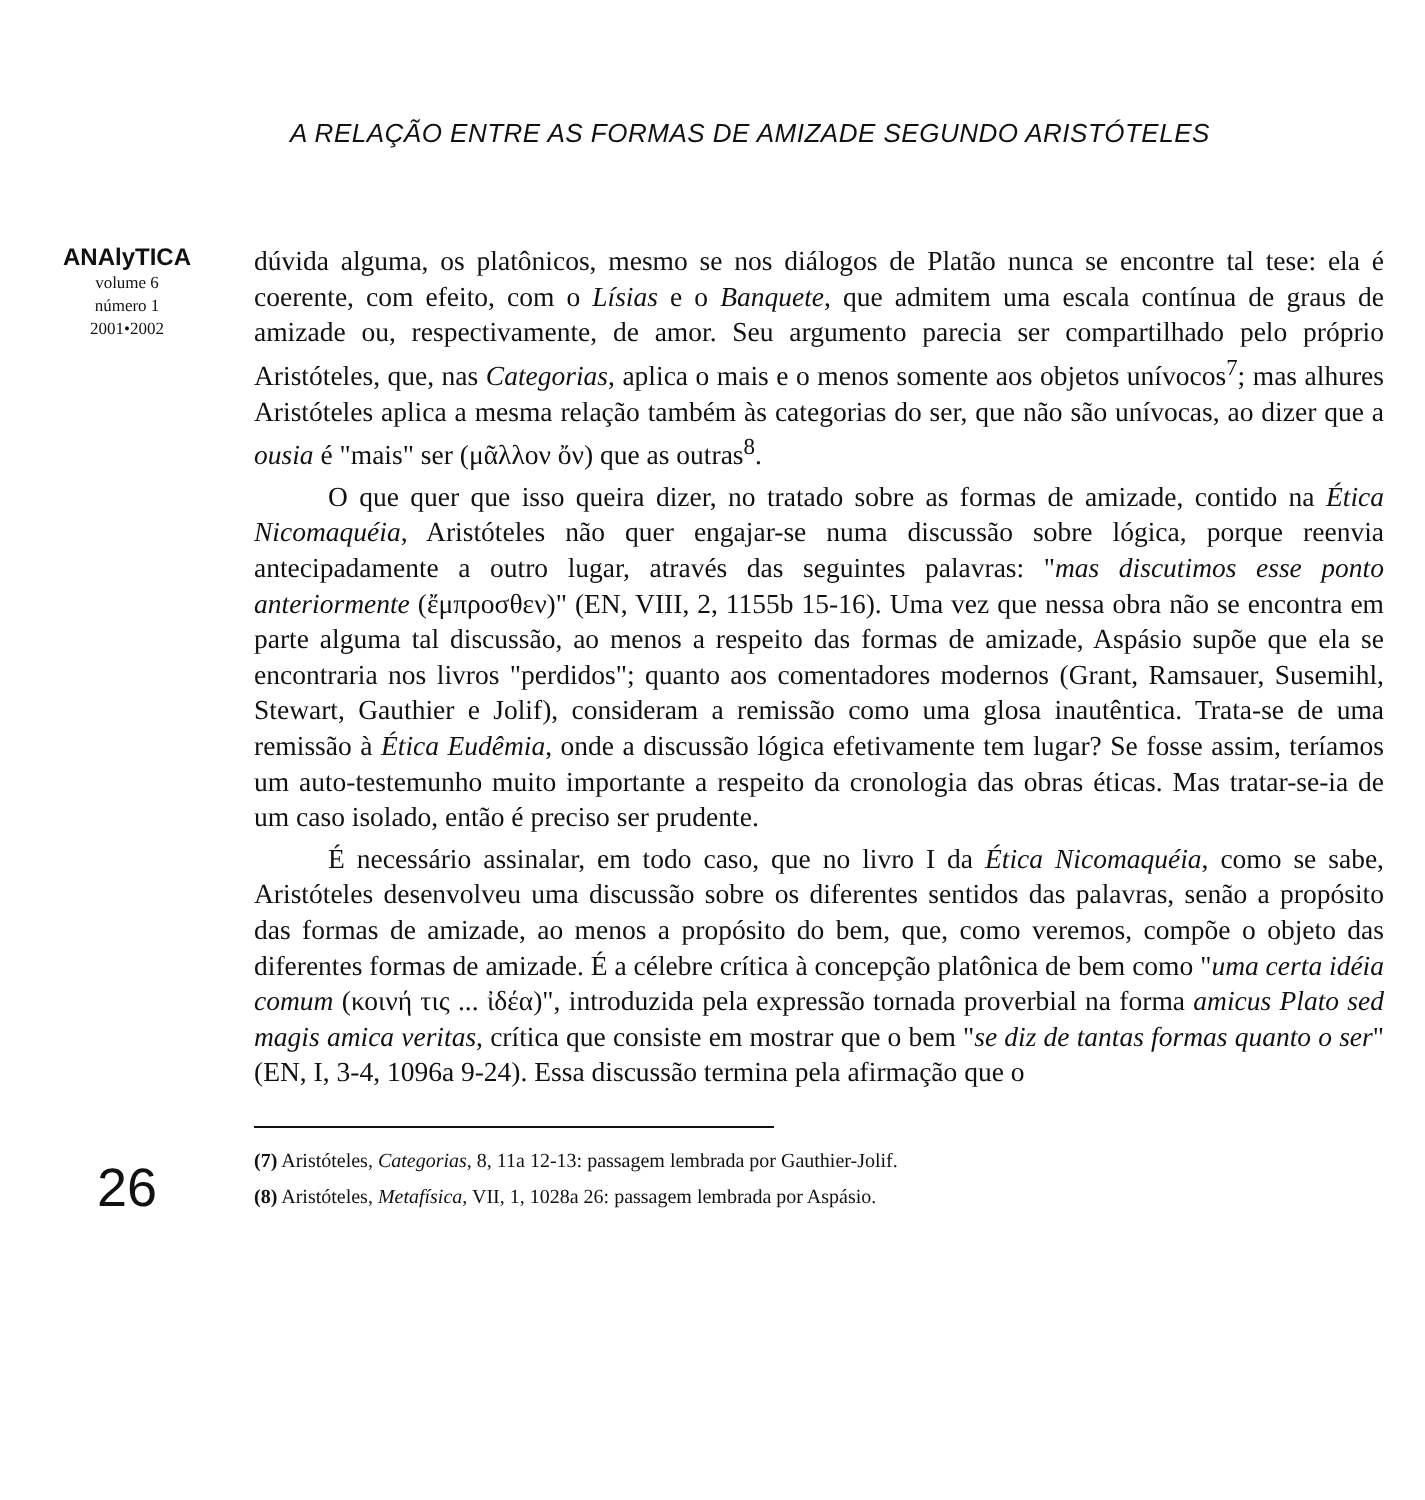A RELAÇÃO ENTRE AS FORMAS DE AMIZADE SEGUNDO ARISTÓTELES
ANAlyTICA
volume 6
número 1
2001•2002
dúvida alguma, os platônicos, mesmo se nos diálogos de Platão nunca se encontre tal tese: ela é coerente, com efeito, com o Lísias e o Banquete, que admitem uma escala contínua de graus de amizade ou, respectivamente, de amor. Seu argumento parecia ser compartilhado pelo próprio Aristóteles, que, nas Categorias, aplica o mais e o menos somente aos objetos unívocos<sup>7</sup>; mas alhures Aristóteles aplica a mesma relação também às categorias do ser, que não são unívocas, ao dizer que a ousia é "mais" ser (μᾶλλον ὄν) que as outras<sup>8</sup>.
O que quer que isso queira dizer, no tratado sobre as formas de amizade, contido na Ética Nicomaquéia, Aristóteles não quer engajar-se numa discussão sobre lógica, porque reenvia antecipadamente a outro lugar, através das seguintes palavras: "mas discutimos esse ponto anteriormente (ἔμπροσθεν)" (EN, VIII, 2, 1155b 15-16). Uma vez que nessa obra não se encontra em parte alguma tal discussão, ao menos a respeito das formas de amizade, Aspásio supõe que ela se encontraria nos livros "perdidos"; quanto aos comentadores modernos (Grant, Ramsauer, Susemihl, Stewart, Gauthier e Jolif), consideram a remissão como uma glosa inautêntica. Trata-se de uma remissão à Ética Eudêmia, onde a discussão lógica efetivamente tem lugar? Se fosse assim, teríamos um auto-testemunho muito importante a respeito da cronologia das obras éticas. Mas tratar-se-ia de um caso isolado, então é preciso ser prudente.
É necessário assinalar, em todo caso, que no livro I da Ética Nicomaquéia, como se sabe, Aristóteles desenvolveu uma discussão sobre os diferentes sentidos das palavras, senão a propósito das formas de amizade, ao menos a propósito do bem, que, como veremos, compõe o objeto das diferentes formas de amizade. É a célebre crítica à concepção platônica de bem como "uma certa idéia comum (κοινή τις ... ἰδέα)", introduzida pela expressão tornada proverbial na forma amicus Plato sed magis amica veritas, crítica que consiste em mostrar que o bem "se diz de tantas formas quanto o ser" (EN, I, 3-4, 1096a 9-24). Essa discussão termina pela afirmação que o
26
(7) Aristóteles, Categorias, 8, 11a 12-13: passagem lembrada por Gauthier-Jolif.
(8) Aristóteles, Metafísica, VII, 1, 1028a 26: passagem lembrada por Aspásio.